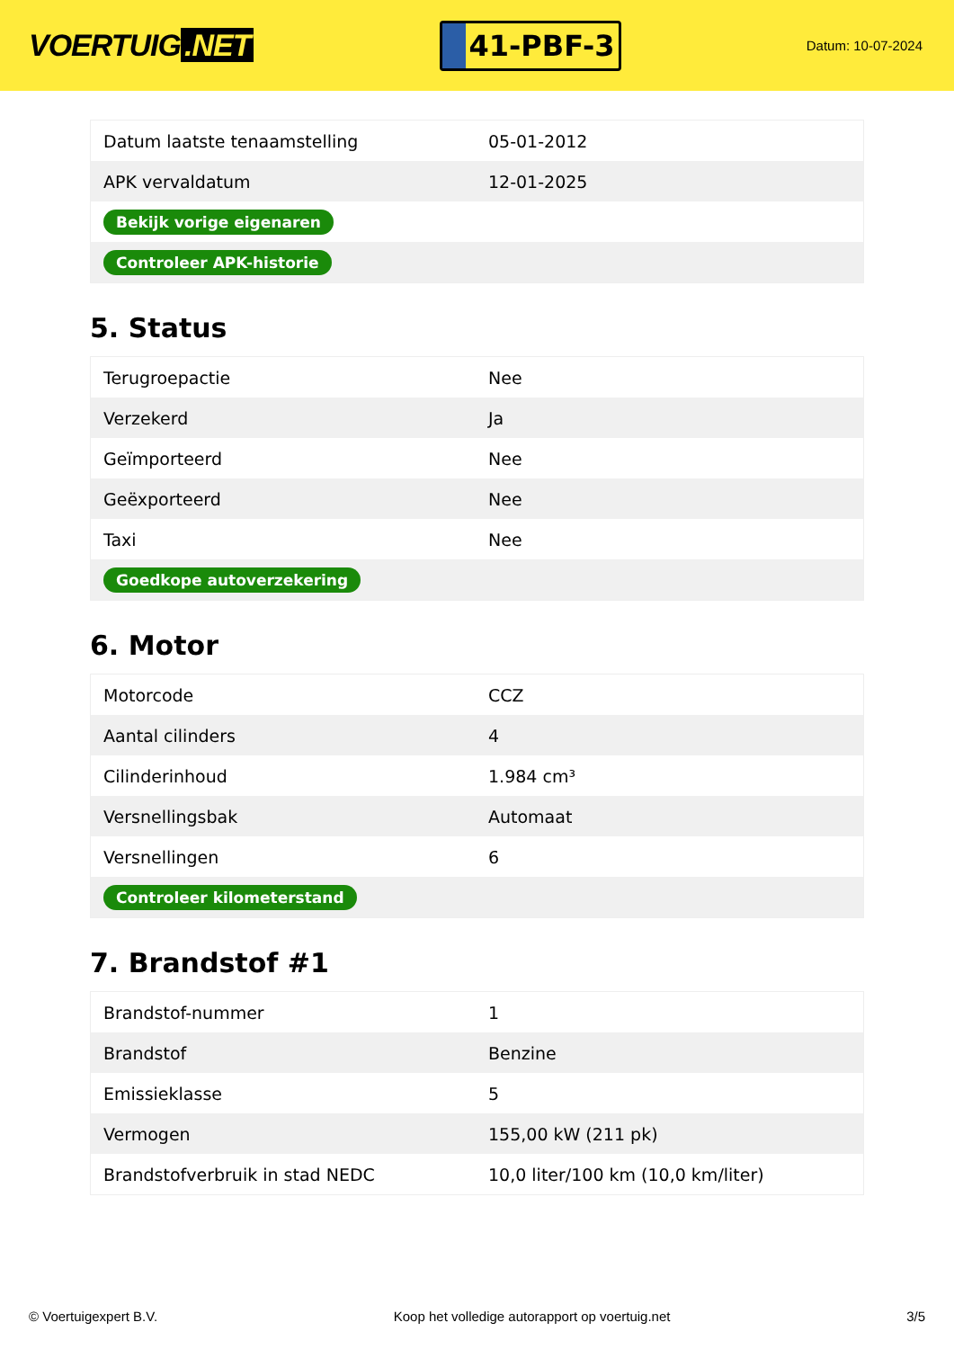VOERTUIG.NET
41-PBF-3
Datum: 10-07-2024
| Datum laatste tenaamstelling | 05-01-2012 |
| APK vervaldatum | 12-01-2025 |
| Bekijk vorige eigenaren | |
| Controleer APK-historie | |
5. Status
| Terugroepactie | Nee |
| Verzekerd | Ja |
| Geïmporteerd | Nee |
| Geëxporteerd | Nee |
| Taxi | Nee |
| Goedkope autoverzekering | |
6. Motor
| Motorcode | CCZ |
| Aantal cilinders | 4 |
| Cilinderinhoud | 1.984 cm³ |
| Versnellingsbak | Automaat |
| Versnellingen | 6 |
| Controleer kilometerstand | |
7. Brandstof #1
| Brandstof-nummer | 1 |
| Brandstof | Benzine |
| Emissieklasse | 5 |
| Vermogen | 155,00 kW (211 pk) |
| Brandstofverbruik in stad NEDC | 10,0 liter/100 km (10,0 km/liter) |
© Voertuigexpert B.V. Koop het volledige autorapport op voertuig.net 3/5